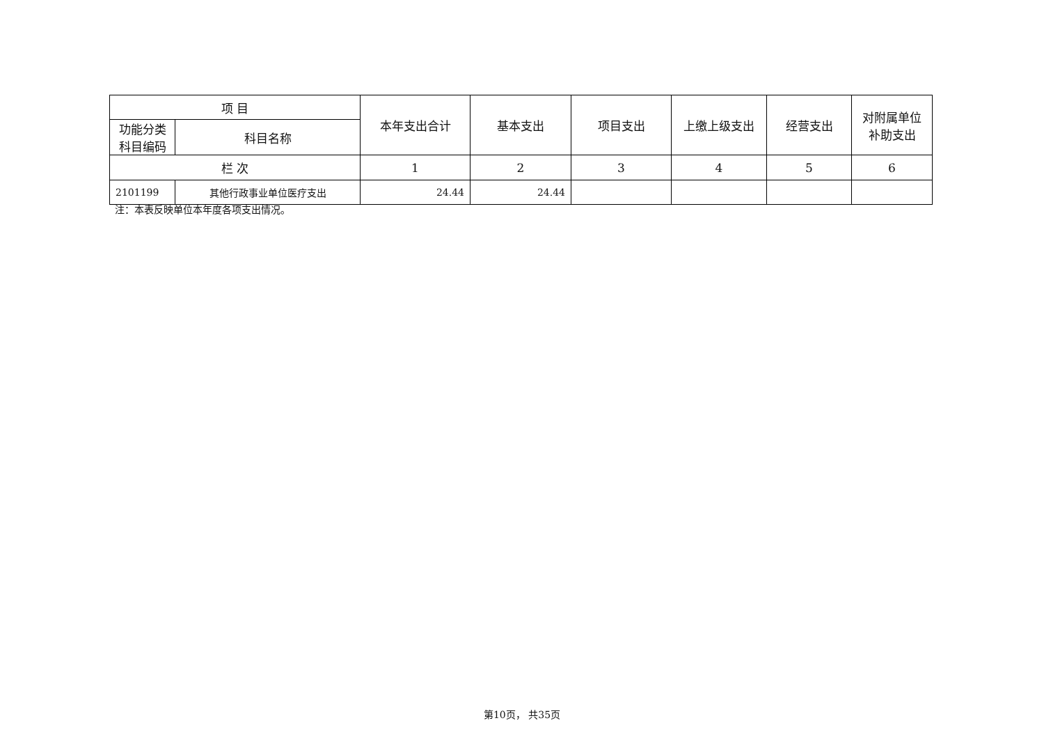| 项 目 | | 本年支出合计 | 基本支出 | 项目支出 | 上缴上级支出 | 经营支出 | 对附属单位 补助支出 |
| --- | --- | --- | --- | --- | --- | --- | --- |
| 功能分类 科目编码 | 科目名称 | | | | | | |
| 栏 次 | | 1 | 2 | 3 | 4 | 5 | 6 |
| 2101199 | 其他行政事业单位医疗支出 | 24.44 | 24.44 | | | | |
注：本表反映单位本年度各项支出情况。
第10页， 共35页